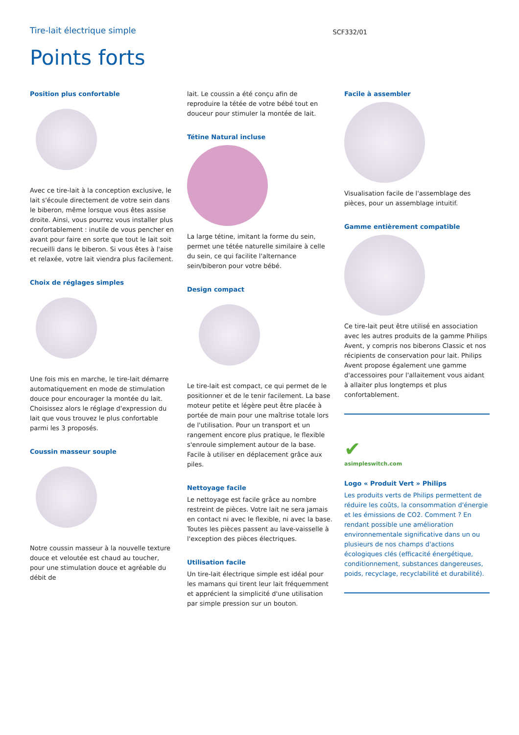Tire-lait électrique simple
SCF332/01
Points forts
Position plus confortable
Avec ce tire-lait à la conception exclusive, le lait s'écoule directement de votre sein dans le biberon, même lorsque vous êtes assise droite. Ainsi, vous pourrez vous installer plus confortablement : inutile de vous pencher en avant pour faire en sorte que tout le lait soit recueilli dans le biberon. Si vous êtes à l'aise et relaxée, votre lait viendra plus facilement.
Choix de réglages simples
Une fois mis en marche, le tire-lait démarre automatiquement en mode de stimulation douce pour encourager la montée du lait. Choisissez alors le réglage d'expression du lait que vous trouvez le plus confortable parmi les 3 proposés.
Coussin masseur souple
Notre coussin masseur à la nouvelle texture douce et veloutée est chaud au toucher, pour une stimulation douce et agréable du débit de
lait. Le coussin a été conçu afin de reproduire la tétée de votre bébé tout en douceur pour stimuler la montée de lait.
Tétine Natural incluse
La large tétine, imitant la forme du sein, permet une tétée naturelle similaire à celle du sein, ce qui facilite l'alternance sein/biberon pour votre bébé.
Design compact
Le tire-lait est compact, ce qui permet de le positionner et de le tenir facilement. La base moteur petite et légère peut être placée à portée de main pour une maîtrise totale lors de l'utilisation. Pour un transport et un rangement encore plus pratique, le flexible s'enroule simplement autour de la base. Facile à utiliser en déplacement grâce aux piles.
Nettoyage facile
Le nettoyage est facile grâce au nombre restreint de pièces. Votre lait ne sera jamais en contact ni avec le flexible, ni avec la base. Toutes les pièces passent au lave-vaisselle à l'exception des pièces électriques.
Utilisation facile
Un tire-lait électrique simple est idéal pour les mamans qui tirent leur lait fréquemment et apprécient la simplicité d'une utilisation par simple pression sur un bouton.
Facile à assembler
Visualisation facile de l'assemblage des pièces, pour un assemblage intuitif.
Gamme entièrement compatible
Ce tire-lait peut être utilisé en association avec les autres produits de la gamme Philips Avent, y compris nos biberons Classic et nos récipients de conservation pour lait. Philips Avent propose également une gamme d'accessoires pour l'allaitement vous aidant à allaiter plus longtemps et plus confortablement.
✔
asimpleswitch.com
Logo « Produit Vert » Philips
Les produits verts de Philips permettent de réduire les coûts, la consommation d'énergie et les émissions de CO2. Comment ? En rendant possible une amélioration environnementale significative dans un ou plusieurs de nos champs d'actions écologiques clés (efficacité énergétique, conditionnement, substances dangereuses, poids, recyclage, recyclabilité et durabilité).